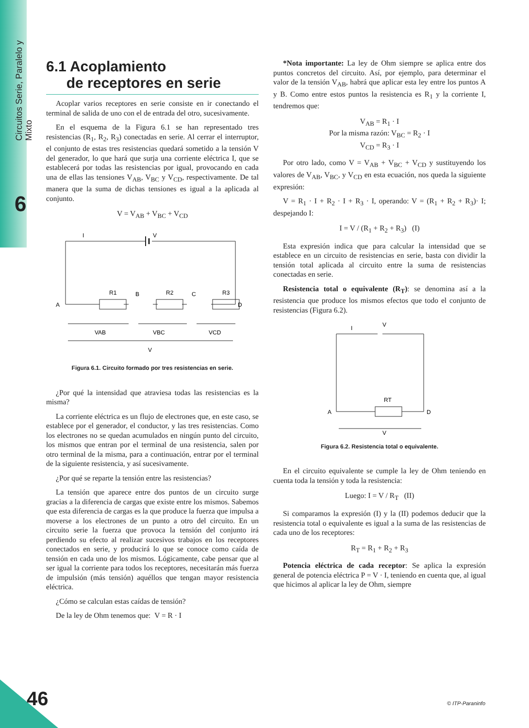Circuitos Serie, Paralelo y Mixto
6
6.1 Acoplamiento
de receptores en serie
Acoplar varios receptores en serie consiste en ir conectando el terminal de salida de uno con el de entrada del otro, sucesivamente.
En el esquema de la Figura 6.1 se han representado tres resistencias (R<sub>1</sub>, R<sub>2</sub>, R<sub>3</sub>) conectadas en serie. Al cerrar el interruptor, el conjunto de estas tres resistencias quedará sometido a la tensión V del generador, lo que hará que surja una corriente eléctrica I, que se establecerá por todas las resistencias por igual, provocando en cada una de ellas las tensiones V<sub>AB</sub>, V<sub>BC</sub> y V<sub>CD</sub>, respectivamente. De tal manera que la suma de dichas tensiones es igual a la aplicada al conjunto.
V = V<sub>AB</sub> + V<sub>BC</sub> + V<sub>CD</sub>
I
V
R1
B
R2
C
R3
A
D
VAB
VBC
VCD
V
Figura 6.1. Circuito formado por tres resistencias en serie.
¿Por qué la intensidad que atraviesa todas las resistencias es la misma?
La corriente eléctrica es un flujo de electrones que, en este caso, se establece por el generador, el conductor, y las tres resistencias. Como los electrones no se quedan acumulados en ningún punto del circuito, los mismos que entran por el terminal de una resistencia, salen por otro terminal de la misma, para a continuación, entrar por el terminal de la siguiente resistencia, y así sucesivamente.
¿Por qué se reparte la tensión entre las resistencias?
La tensión que aparece entre dos puntos de un circuito surge gracias a la diferencia de cargas que existe entre los mismos. Sabemos que esta diferencia de cargas es la que produce la fuerza que impulsa a moverse a los electrones de un punto a otro del circuito. En un circuito serie la fuerza que provoca la tensión del conjunto irá perdiendo su efecto al realizar sucesivos trabajos en los receptores conectados en serie, y producirá lo que se conoce como caída de tensión en cada uno de los mismos. Lógicamente, cabe pensar que al ser igual la corriente para todos los receptores, necesitarán más fuerza de impulsión (más tensión) aquéllos que tengan mayor resistencia eléctrica.
¿Cómo se calculan estas caídas de tensión?
De la ley de Ohm tenemos que: V = R · I
*Nota importante: La ley de Ohm siempre se aplica entre dos puntos concretos del circuito. Así, por ejemplo, para determinar el valor de la tensión V<sub>AB</sub>, habrá que aplicar esta ley entre los puntos A y B. Como entre estos puntos la resistencia es R<sub>1</sub> y la corriente I, tendremos que:
V<sub>AB</sub> = R<sub>1</sub> · I
Por la misma razón: V<sub>BC</sub> = R<sub>2</sub> · I
V<sub>CD</sub> = R<sub>3</sub> · I
Por otro lado, como V = V<sub>AB</sub> + V<sub>BC</sub> + V<sub>CD</sub> y sustituyendo los valores de V<sub>AB</sub>, V<sub>BC</sub>, y V<sub>CD</sub> en esta ecuación, nos queda la siguiente expresión:
V = R<sub>1</sub> · I + R<sub>2</sub> · I + R<sub>3</sub> · I, operando: V = (R<sub>1</sub> + R<sub>2</sub> + R<sub>3</sub>)· I; despejando I:
I = V / (R<sub>1</sub> + R<sub>2</sub> + R<sub>3</sub>) (I)
Esta expresión indica que para calcular la intensidad que se establece en un circuito de resistencias en serie, basta con dividir la tensión total aplicada al circuito entre la suma de resistencias conectadas en serie.
Resistencia total o equivalente (R<sub>T</sub>): se denomina así a la resistencia que produce los mismos efectos que todo el conjunto de resistencias (Figura 6.2).
I
V
RT
A
D
V
Figura 6.2. Resistencia total o equivalente.
En el circuito equivalente se cumple la ley de Ohm teniendo en cuenta toda la tensión y toda la resistencia:
Luego: I = V / R<sub>T</sub> (II)
Si comparamos la expresión (I) y la (II) podemos deducir que la resistencia total o equivalente es igual a la suma de las resistencias de cada uno de los receptores:
R<sub>T</sub> = R<sub>1</sub> + R<sub>2</sub> + R<sub>3</sub>
Potencia eléctrica de cada receptor: Se aplica la expresión general de potencia eléctrica P = V · I, teniendo en cuenta que, al igual que hicimos al aplicar la ley de Ohm, siempre
46 © ITP-Paraninfo